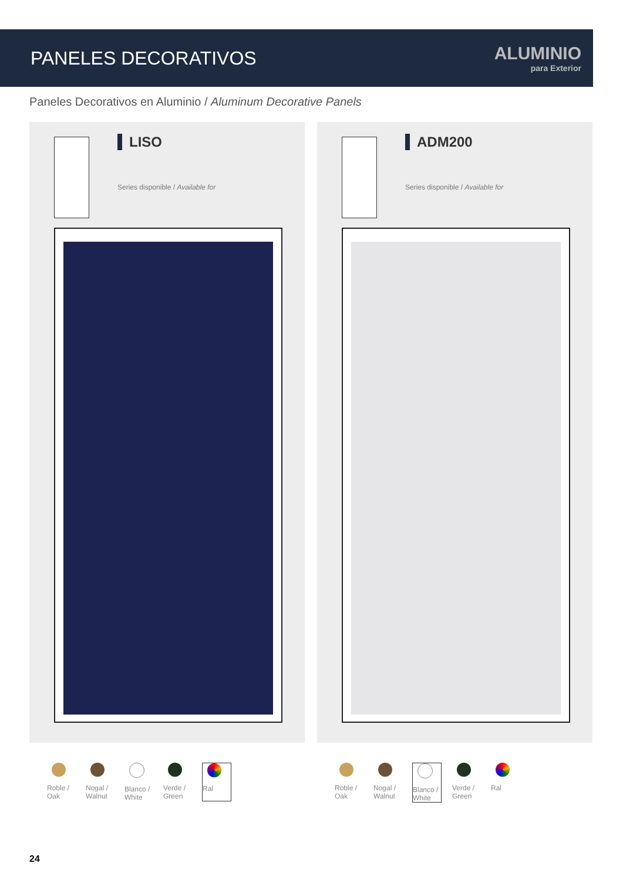PANELES DECORATIVOS
ALUMINIO
para Exterior
Paneles Decorativos en Aluminio / Aluminum Decorative Panels
LISO
Series disponible / Available for
ADM200
Series disponible / Available for
Roble / Oak
Nogal / Walnut
Blanco / White
Verde / Green
Ral
Roble / Oak
Nogal / Walnut
Blanco / White
Verde / Green
Ral
24